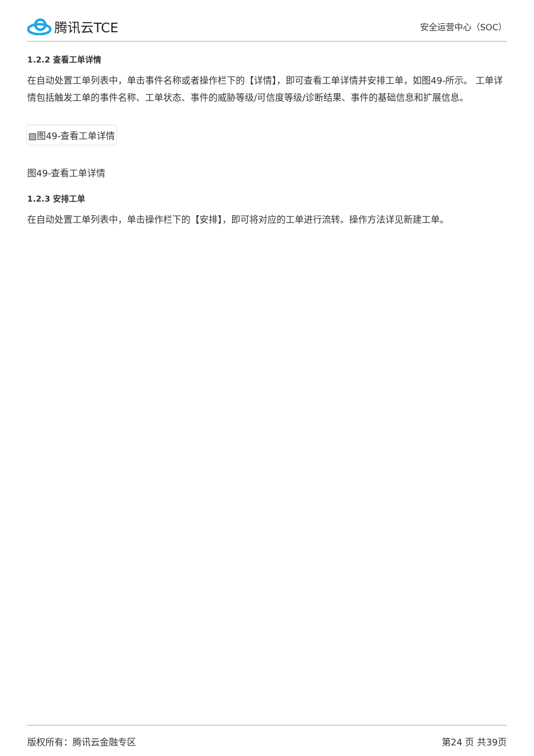腾讯云TCE
安全运营中心（SOC）
1.2.2 查看工单详情
在自动处置工单列表中，单击事件名称或者操作栏下的【详情】，即可查看工单详情并安排工单，如图49-所示。 工单详情包括触发工单的事件名称、工单状态、事件的威胁等级/可信度等级/诊断结果、事件的基础信息和扩展信息。
▨图49-查看工单详情
图49-查看工单详情
1.2.3 安排工单
在自动处置工单列表中，单击操作栏下的【安排】，即可将对应的工单进行流转。操作方法详见新建工单。
版权所有：腾讯云金融专区 第24 页 共39页